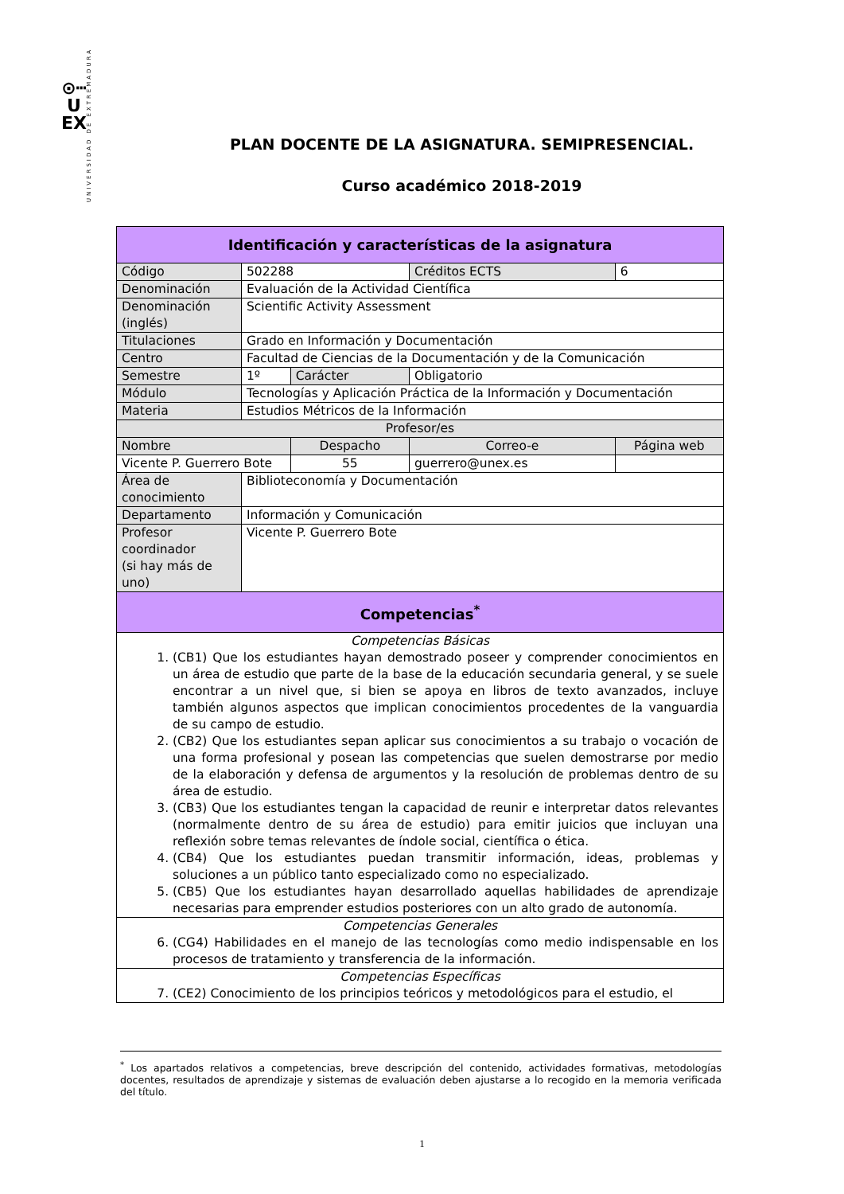⊙┅
U
EX
UNIVERSIDAD DE EXTREMADURA
PLAN DOCENTE DE LA ASIGNATURA. SEMIPRESENCIAL.
Curso académico 2018-2019
| Identificación y características de la asignatura | | | | |
| Código | 502288 | | Créditos ECTS | 6 |
| Denominación | Evaluación de la Actividad Científica | | | |
| Denominación (inglés) | Scientific Activity Assessment | | | |
| Titulaciones | Grado en Información y Documentación | | | |
| Centro | Facultad de Ciencias de la Documentación y de la Comunicación | | | |
| Semestre | 1º | Carácter | Obligatorio | |
| Módulo | Tecnologías y Aplicación Práctica de la Información y Documentación | | | |
| Materia | Estudios Métricos de la Información | | | |
| Profesor/es | | | | |
| Nombre | | Despacho | Correo-e | Página web |
| Vicente P. Guerrero Bote | | 55 | guerrero@unex.es | |
| Área de conocimiento | Biblioteconomía y Documentación | | | |
| Departamento | Información y Comunicación | | | |
| Profesor coordinador (si hay más de uno) | Vicente P. Guerrero Bote | | | |
| Competencias<sup>*</sup> | | | | |
| Competencias Básicas 1. (CB1) Que los estudiantes hayan demostrado poseer y comprender conocimientos en un área de estudio que parte de la base de la educación secundaria general, y se suele encontrar a un nivel que, si bien se apoya en libros de texto avanzados, incluye también algunos aspectos que implican conocimientos procedentes de la vanguardia de su campo de estudio. 2. (CB2) Que los estudiantes sepan aplicar sus conocimientos a su trabajo o vocación de una forma profesional y posean las competencias que suelen demostrarse por medio de la elaboración y defensa de argumentos y la resolución de problemas dentro de su área de estudio. 3. (CB3) Que los estudiantes tengan la capacidad de reunir e interpretar datos relevantes (normalmente dentro de su área de estudio) para emitir juicios que incluyan una reflexión sobre temas relevantes de índole social, científica o ética. 4. (CB4) Que los estudiantes puedan transmitir información, ideas, problemas y soluciones a un público tanto especializado como no especializado. 5. (CB5) Que los estudiantes hayan desarrollado aquellas habilidades de aprendizaje necesarias para emprender estudios posteriores con un alto grado de autonomía. | | | | |
| Competencias Generales 6. (CG4) Habilidades en el manejo de las tecnologías como medio indispensable en los procesos de tratamiento y transferencia de la información. | | | | |
| Competencias Específicas 7. (CE2) Conocimiento de los principios teóricos y metodológicos para el estudio, el | | | | |
<sup>*</sup> Los apartados relativos a competencias, breve descripción del contenido, actividades formativas, metodologías docentes, resultados de aprendizaje y sistemas de evaluación deben ajustarse a lo recogido en la memoria verificada del título.
1